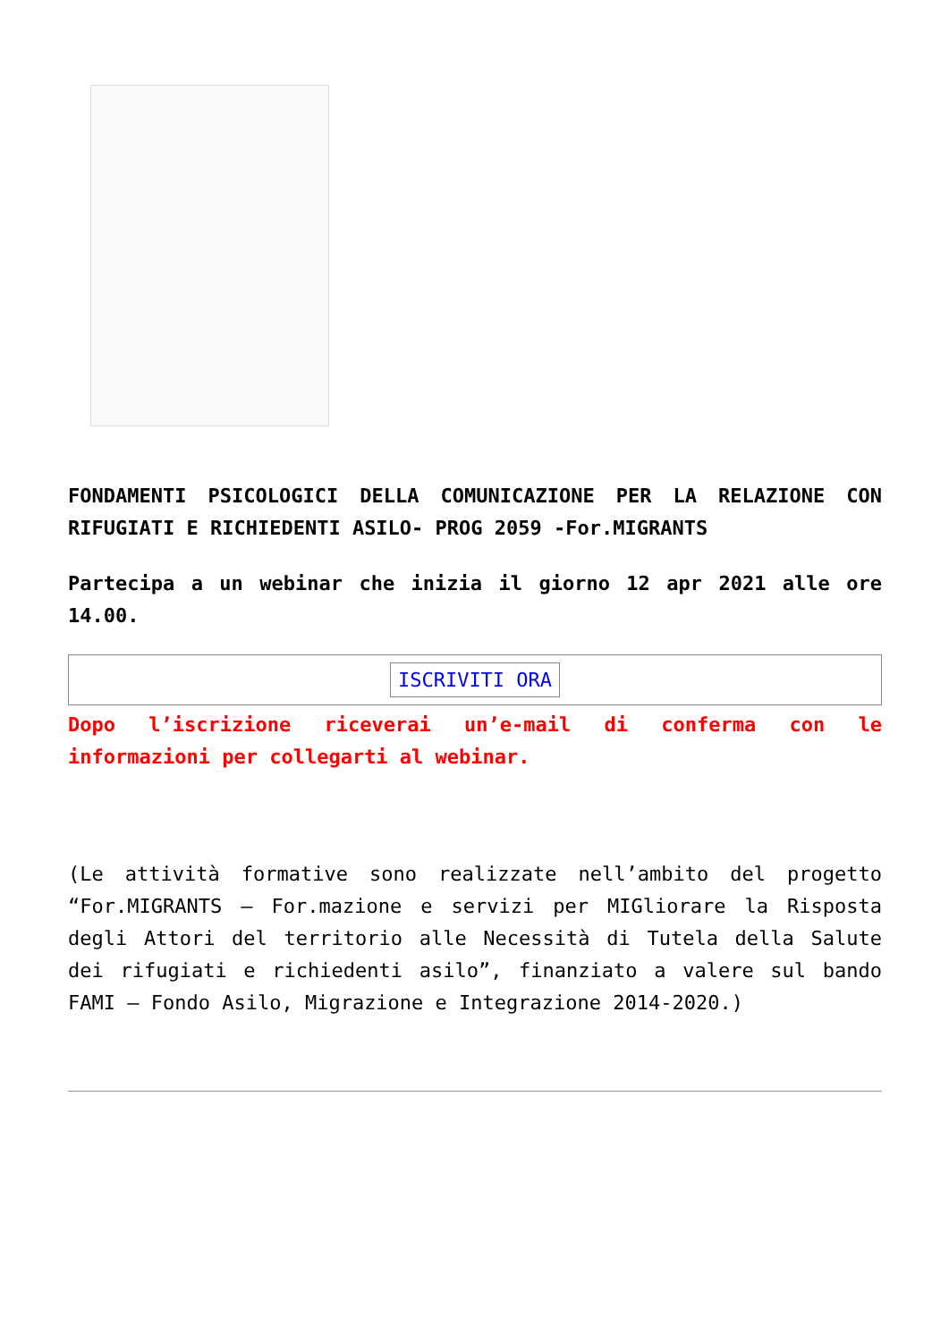FONDAMENTI PSICOLOGICI DELLA COMUNICAZIONE PER LA RELAZIONE CON RIFUGIATI E RICHIEDENTI ASILO- PROG 2059 -For.MIGRANTS
Partecipa a un webinar che inizia il giorno 12 apr 2021 alle ore 14.00.
ISCRIVITI ORA
Dopo l’iscrizione riceverai un’e-mail di conferma con le informazioni per collegarti al webinar.
(Le attività formative sono realizzate nell’ambito del progetto “For.MIGRANTS – For.mazione e servizi per MIGliorare la Risposta degli Attori del territorio alle Necessità di Tutela della Salute dei rifugiati e richiedenti asilo”, finanziato a valere sul bando FAMI – Fondo Asilo, Migrazione e Integrazione 2014-2020.)